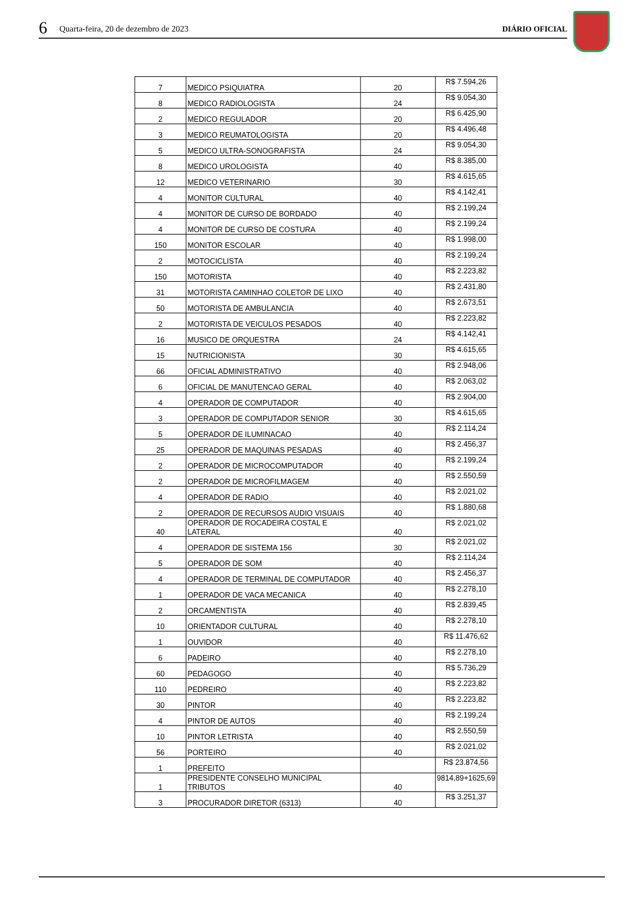6 Quarta-feira, 20 de dezembro de 2023 DIÁRIO OFICIAL
| 7 | MEDICO PSIQUIATRA | 20 | R$ 7.594,26 |
| 8 | MEDICO RADIOLOGISTA | 24 | R$ 9.054,30 |
| 2 | MEDICO REGULADOR | 20 | R$ 6.425,90 |
| 3 | MEDICO REUMATOLOGISTA | 20 | R$ 4.496,48 |
| 5 | MEDICO ULTRA-SONOGRAFISTA | 24 | R$ 9.054,30 |
| 8 | MEDICO UROLOGISTA | 40 | R$ 8.385,00 |
| 12 | MEDICO VETERINARIO | 30 | R$ 4.615,65 |
| 4 | MONITOR CULTURAL | 40 | R$ 4.142,41 |
| 4 | MONITOR DE CURSO DE BORDADO | 40 | R$ 2.199,24 |
| 4 | MONITOR DE CURSO DE COSTURA | 40 | R$ 2.199,24 |
| 150 | MONITOR ESCOLAR | 40 | R$ 1.998,00 |
| 2 | MOTOCICLISTA | 40 | R$ 2.199,24 |
| 150 | MOTORISTA | 40 | R$ 2.223,82 |
| 31 | MOTORISTA CAMINHAO COLETOR DE LIXO | 40 | R$ 2.431,80 |
| 50 | MOTORISTA DE AMBULANCIA | 40 | R$ 2.673,51 |
| 2 | MOTORISTA DE VEICULOS PESADOS | 40 | R$ 2.223,82 |
| 16 | MUSICO DE ORQUESTRA | 24 | R$ 4.142,41 |
| 15 | NUTRICIONISTA | 30 | R$ 4.615,65 |
| 66 | OFICIAL ADMINISTRATIVO | 40 | R$ 2.948,06 |
| 6 | OFICIAL DE MANUTENCAO GERAL | 40 | R$ 2.063,02 |
| 4 | OPERADOR DE COMPUTADOR | 40 | R$ 2.904,00 |
| 3 | OPERADOR DE COMPUTADOR SENIOR | 30 | R$ 4.615,65 |
| 5 | OPERADOR DE ILUMINACAO | 40 | R$ 2.114,24 |
| 25 | OPERADOR DE MAQUINAS PESADAS | 40 | R$ 2.456,37 |
| 2 | OPERADOR DE MICROCOMPUTADOR | 40 | R$ 2.199,24 |
| 2 | OPERADOR DE MICROFILMAGEM | 40 | R$ 2.550,59 |
| 4 | OPERADOR DE RADIO | 40 | R$ 2.021,02 |
| 2 | OPERADOR DE RECURSOS AUDIO VISUAIS | 40 | R$ 1.880,68 |
| 40 | OPERADOR DE ROCADEIRA COSTAL E LATERAL | 40 | R$ 2.021,02 |
| 4 | OPERADOR DE SISTEMA 156 | 30 | R$ 2.021,02 |
| 5 | OPERADOR DE SOM | 40 | R$ 2.114,24 |
| 4 | OPERADOR DE TERMINAL DE COMPUTADOR | 40 | R$ 2.456,37 |
| 1 | OPERADOR DE VACA MECANICA | 40 | R$ 2.278,10 |
| 2 | ORCAMENTISTA | 40 | R$ 2.839,45 |
| 10 | ORIENTADOR CULTURAL | 40 | R$ 2.278,10 |
| 1 | OUVIDOR | 40 | R$ 11.476,62 |
| 6 | PADEIRO | 40 | R$ 2.278,10 |
| 60 | PEDAGOGO | 40 | R$ 5.736,29 |
| 110 | PEDREIRO | 40 | R$ 2.223,82 |
| 30 | PINTOR | 40 | R$ 2.223,82 |
| 4 | PINTOR DE AUTOS | 40 | R$ 2.199,24 |
| 10 | PINTOR LETRISTA | 40 | R$ 2.550,59 |
| 56 | PORTEIRO | 40 | R$ 2.021,02 |
| 1 | PREFEITO | | R$ 23.874,56 |
| 1 | PRESIDENTE CONSELHO MUNICIPAL TRIBUTOS | 40 | 9814,89+1625,69 |
| 3 | PROCURADOR DIRETOR (6313) | 40 | R$ 3.251,37 |